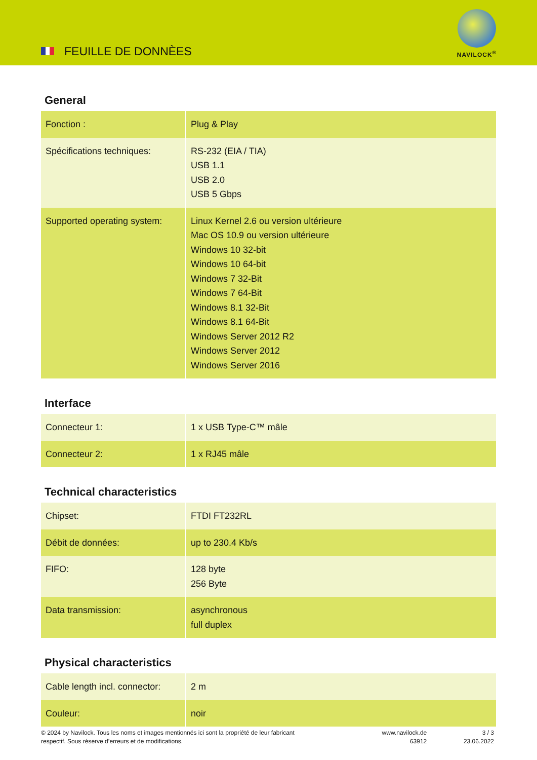FEUILLE DE DONNÈES
NAVILOCK<sup>®</sup>
General
| Fonction : | Plug & Play |
| Spécifications techniques: | RS-232 (EIA / TIA) USB 1.1 USB 2.0 USB 5 Gbps |
| Supported operating system: | Linux Kernel 2.6 ou version ultérieure Mac OS 10.9 ou version ultérieure Windows 10 32-bit Windows 10 64-bit Windows 7 32-Bit Windows 7 64-Bit Windows 8.1 32-Bit Windows 8.1 64-Bit Windows Server 2012 R2 Windows Server 2012 Windows Server 2016 |
Interface
| Connecteur 1: | 1 x USB Type-C™ mâle |
| Connecteur 2: | 1 x RJ45 mâle |
Technical characteristics
| Chipset: | FTDI FT232RL |
| Débit de données: | up to 230.4 Kb/s |
| FIFO: | 128 byte 256 Byte |
| Data transmission: | asynchronous full duplex |
Physical characteristics
| Cable length incl. connector: | 2 m |
| Couleur: | noir |
© 2024 by Navilock. Tous les noms et images mentionnés ici sont la propriété de leur fabricant
respectif. Sous réserve d’erreurs et de modifications.
www.navilock.de
63912
3 / 3
23.06.2022